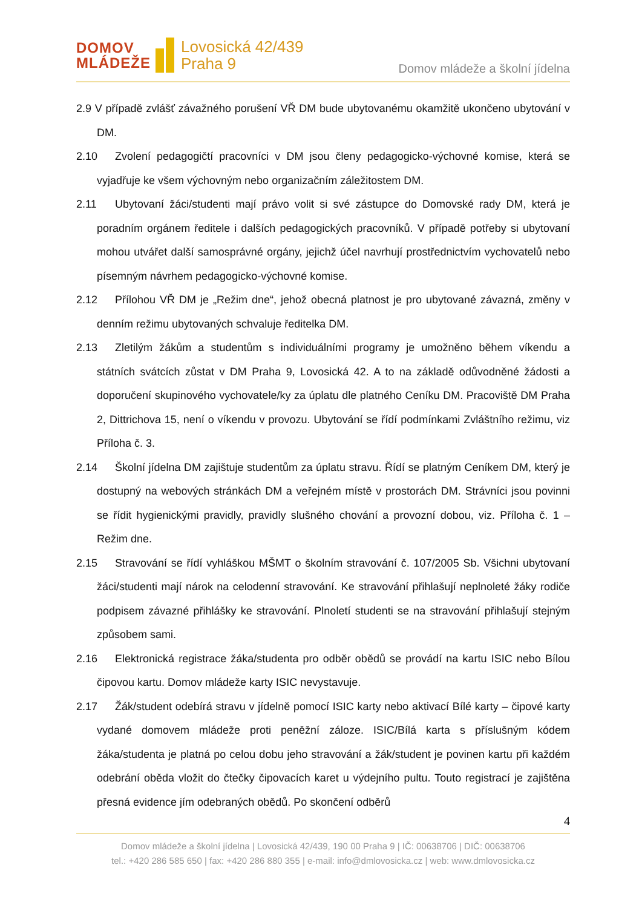DOMOV
MLÁDEŽE
Lovosická 42/439
Praha 9
Domov mládeže a školní jídelna
2.9 V případě zvlášť závažného porušení VŘ DM bude ubytovanému okamžitě ukončeno ubytování v DM.
2.10 Zvolení pedagogičtí pracovníci v DM jsou členy pedagogicko-výchovné komise, která se vyjadřuje ke všem výchovným nebo organizačním záležitostem DM.
2.11 Ubytovaní žáci/studenti mají právo volit si své zástupce do Domovské rady DM, která je poradním orgánem ředitele i dalších pedagogických pracovníků. V případě potřeby si ubytovaní mohou utvářet další samosprávné orgány, jejichž účel navrhují prostřednictvím vychovatelů nebo písemným návrhem pedagogicko-výchovné komise.
2.12 Přílohou VŘ DM je „Režim dne“, jehož obecná platnost je pro ubytované závazná, změny v denním režimu ubytovaných schvaluje ředitelka DM.
2.13 Zletilým žákům a studentům s individuálními programy je umožněno během víkendu a státních svátcích zůstat v DM Praha 9, Lovosická 42. A to na základě odůvodněné žádosti a doporučení skupinového vychovatele/ky za úplatu dle platného Ceníku DM. Pracoviště DM Praha 2, Dittrichova 15, není o víkendu v provozu. Ubytování se řídí podmínkami Zvláštního režimu, viz Příloha č. 3.
2.14 Školní jídelna DM zajištuje studentům za úplatu stravu. Řídí se platným Ceníkem DM, který je dostupný na webových stránkách DM a veřejném místě v prostorách DM. Strávníci jsou povinni se řídit hygienickými pravidly, pravidly slušného chování a provozní dobou, viz. Příloha č. 1 – Režim dne.
2.15 Stravování se řídí vyhláškou MŠMT o školním stravování č. 107/2005 Sb. Všichni ubytovaní žáci/studenti mají nárok na celodenní stravování. Ke stravování přihlašují neplnoleté žáky rodiče podpisem závazné přihlášky ke stravování. Plnoletí studenti se na stravování přihlašují stejným způsobem sami.
2.16 Elektronická registrace žáka/studenta pro odběr obědů se provádí na kartu ISIC nebo Bílou čipovou kartu. Domov mládeže karty ISIC nevystavuje.
2.17 Žák/student odebírá stravu v jídelně pomocí ISIC karty nebo aktivací Bílé karty – čipové karty vydané domovem mládeže proti peněžní záloze. ISIC/Bílá karta s příslušným kódem žáka/studenta je platná po celou dobu jeho stravování a žák/student je povinen kartu při každém odebrání oběda vložit do čtečky čipovacích karet u výdejního pultu. Touto registrací je zajištěna přesná evidence jím odebraných obědů. Po skončení odběrů
4
Domov mládeže a školní jídelna | Lovosická 42/439, 190 00 Praha 9 | IČ: 00638706 | DIČ: 00638706
tel.: +420 286 585 650 | fax: +420 286 880 355 | e-mail: info@dmlovosicka.cz | web: www.dmlovosicka.cz